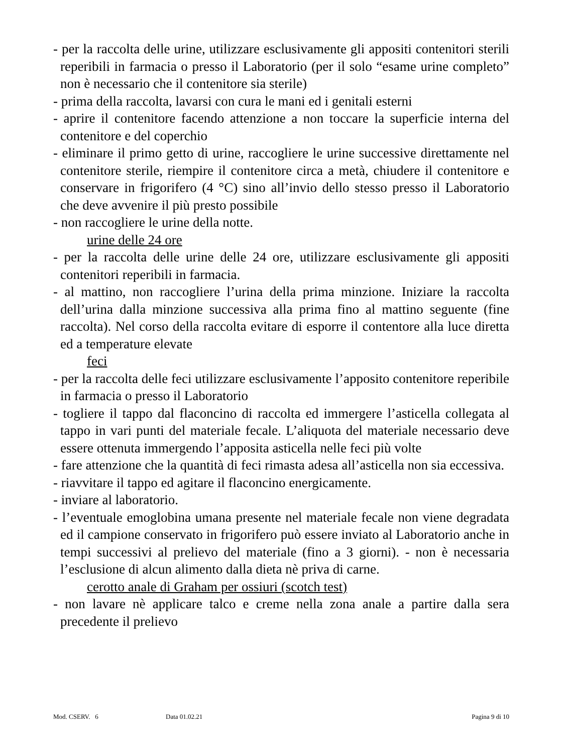- per la raccolta delle urine, utilizzare esclusivamente gli appositi contenitori sterili reperibili in farmacia o presso il Laboratorio (per il solo “esame urine completo” non è necessario che il contenitore sia sterile)
- prima della raccolta, lavarsi con cura le mani ed i genitali esterni
- aprire il contenitore facendo attenzione a non toccare la superficie interna del contenitore e del coperchio
- eliminare il primo getto di urine, raccogliere le urine successive direttamente nel contenitore sterile, riempire il contenitore circa a metà, chiudere il contenitore e conservare in frigorifero (4 °C) sino all’invio dello stesso presso il Laboratorio che deve avvenire il più presto possibile
- non raccogliere le urine della notte.
urine delle 24 ore
- per la raccolta delle urine delle 24 ore, utilizzare esclusivamente gli appositi contenitori reperibili in farmacia.
- al mattino, non raccogliere l’urina della prima minzione. Iniziare la raccolta dell’urina dalla minzione successiva alla prima fino al mattino seguente (fine raccolta). Nel corso della raccolta evitare di esporre il contentore alla luce diretta ed a temperature elevate
feci
- per la raccolta delle feci utilizzare esclusivamente l’apposito contenitore reperibile in farmacia o presso il Laboratorio
- togliere il tappo dal flaconcino di raccolta ed immergere l’asticella collegata al tappo in vari punti del materiale fecale. L’aliquota del materiale necessario deve essere ottenuta immergendo l’apposita asticella nelle feci più volte
- fare attenzione che la quantità di feci rimasta adesa all’asticella non sia eccessiva.
- riavvitare il tappo ed agitare il flaconcino energicamente.
- inviare al laboratorio.
- l’eventuale emoglobina umana presente nel materiale fecale non viene degradata ed il campione conservato in frigorifero può essere inviato al Laboratorio anche in tempi successivi al prelievo del materiale (fino a 3 giorni). - non è necessaria l’esclusione di alcun alimento dalla dieta nè priva di carne.
cerotto anale di Graham per ossiuri (scotch test)
- non lavare nè applicare talco e creme nella zona anale a partire dalla sera precedente il prelievo
Mod. CSERV. 6 Data 01.02.21 Pagina 9 di 10